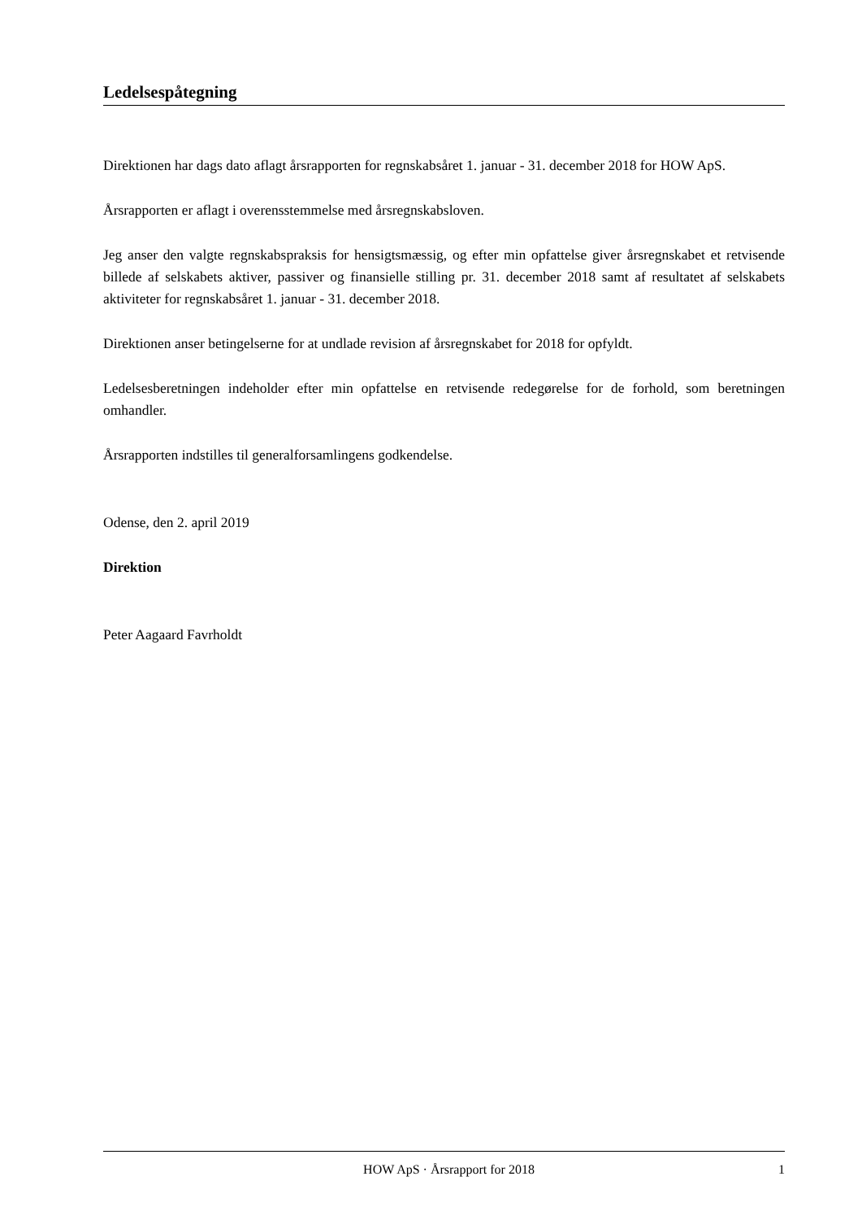Ledelsespåtegning
Direktionen har dags dato aflagt årsrapporten for regnskabsåret 1. januar - 31. december 2018 for HOW ApS.
Årsrapporten er aflagt i overensstemmelse med årsregnskabsloven.
Jeg anser den valgte regnskabspraksis for hensigtsmæssig, og efter min opfattelse giver årsregnskabet et retvisende billede af selskabets aktiver, passiver og finansielle stilling pr. 31. december 2018 samt af resultatet af selskabets aktiviteter for regnskabsåret 1. januar - 31. december 2018.
Direktionen anser betingelserne for at undlade revision af årsregnskabet for 2018 for opfyldt.
Ledelsesberetningen indeholder efter min opfattelse en retvisende redegørelse for de forhold, som beretningen omhandler.
Årsrapporten indstilles til generalforsamlingens godkendelse.
Odense, den 2. april 2019
Direktion
Peter Aagaard Favrholdt
HOW ApS · Årsrapport for 2018 1